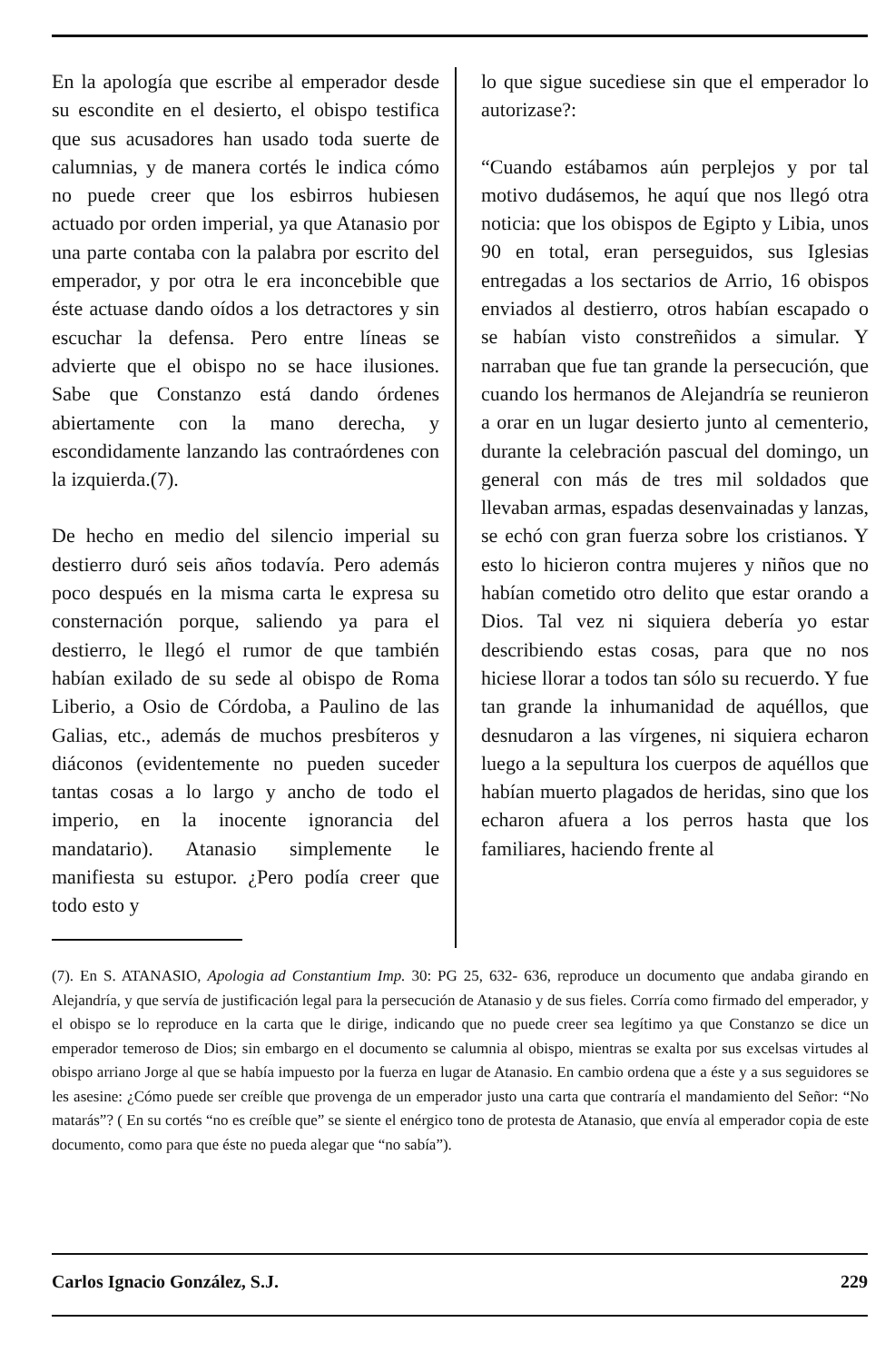En la apología que escribe al emperador desde su escondite en el desierto, el obispo testifica que sus acusadores han usado toda suerte de calumnias, y de manera cortés le indica cómo no puede creer que los esbirros hubiesen actuado por orden imperial, ya que Atanasio por una parte contaba con la palabra por escrito del emperador, y por otra le era inconcebible que éste actuase dando oídos a los detractores y sin escuchar la defensa. Pero entre líneas se advierte que el obispo no se hace ilusiones. Sabe que Constanzo está dando órdenes abiertamente con la mano derecha, y escondidamente lanzando las contraórdenes con la izquierda.(7).
De hecho en medio del silencio imperial su destierro duró seis años todavía. Pero además poco después en la misma carta le expresa su consternación porque, saliendo ya para el destierro, le llegó el rumor de que también habían exilado de su sede al obispo de Roma Liberio, a Osio de Córdoba, a Paulino de las Galias, etc., además de muchos presbíteros y diáconos (evidentemente no pueden suceder tantas cosas a lo largo y ancho de todo el imperio, en la inocente ignorancia del mandatario). Atanasio simplemente le manifiesta su estupor. ¿Pero podía creer que todo esto y
lo que sigue sucediese sin que el emperador lo autorizase?:
“Cuando estábamos aún perplejos y por tal motivo dudásemos, he aquí que nos llegó otra noticia: que los obispos de Egipto y Libia, unos 90 en total, eran perseguidos, sus Iglesias entregadas a los sectarios de Arrio, 16 obispos enviados al destierro, otros habían escapado o se habían visto constreñidos a simular. Y narraban que fue tan grande la persecución, que cuando los hermanos de Alejandría se reunieron a orar en un lugar desierto junto al cementerio, durante la celebración pascual del domingo, un general con más de tres mil soldados que llevaban armas, espadas desenvainadas y lanzas, se echó con gran fuerza sobre los cristianos. Y esto lo hicieron contra mujeres y niños que no habían cometido otro delito que estar orando a Dios. Tal vez ni siquiera debería yo estar describiendo estas cosas, para que no nos hiciese llorar a todos tan sólo su recuerdo. Y fue tan grande la inhumanidad de aquéllos, que desnudaron a las vírgenes, ni siquiera echaron luego a la sepultura los cuerpos de aquéllos que habían muerto plagados de heridas, sino que los echaron afuera a los perros hasta que los familiares, haciendo frente al
(7). En S. ATANASIO, Apologia ad Constantium Imp. 30: PG 25, 632- 636, reproduce un documento que andaba girando en Alejandría, y que servía de justificación legal para la persecución de Atanasio y de sus fieles. Corría como firmado del emperador, y el obispo se lo reproduce en la carta que le dirige, indicando que no puede creer sea legítimo ya que Constanzo se dice un emperador temeroso de Dios; sin embargo en el documento se calumnia al obispo, mientras se exalta por sus excelsas virtudes al obispo arriano Jorge al que se había impuesto por la fuerza en lugar de Atanasio. En cambio ordena que a éste y a sus seguidores se les asesine: ¿Cómo puede ser creíble que provenga de un emperador justo una carta que contraría el mandamiento del Señor: “No matarás”? ( En su cortés “no es creíble que” se siente el enérgico tono de protesta de Atanasio, que envía al emperador copia de este documento, como para que éste no pueda alegar que “no sabía”).
Carlos Ignacio González, S.J. 229